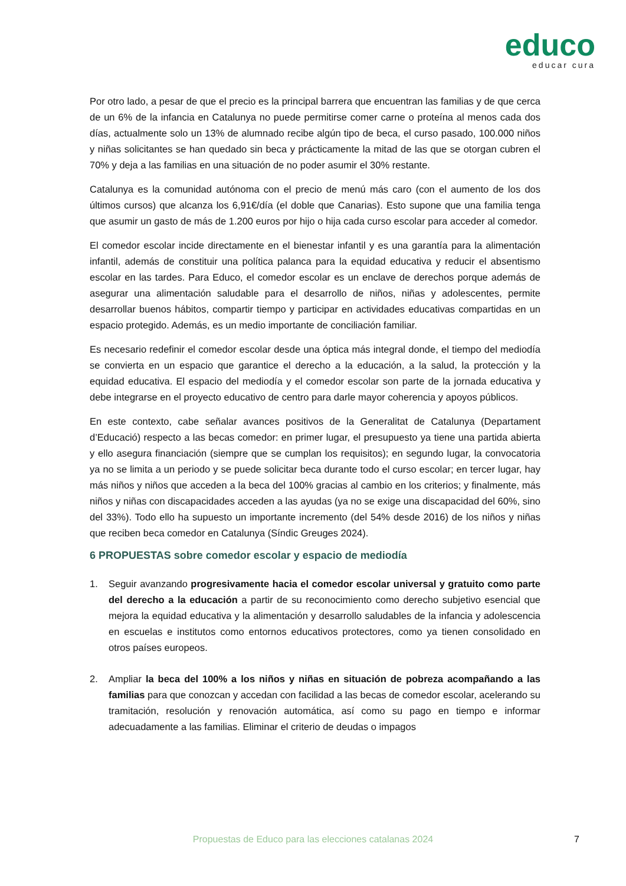educo
educar cura
Por otro lado, a pesar de que el precio es la principal barrera que encuentran las familias y de que cerca de un 6% de la infancia en Catalunya no puede permitirse comer carne o proteína al menos cada dos días, actualmente solo un 13% de alumnado recibe algún tipo de beca, el curso pasado, 100.000 niños y niñas solicitantes se han quedado sin beca y prácticamente la mitad de las que se otorgan cubren el 70% y deja a las familias en una situación de no poder asumir el 30% restante.
Catalunya es la comunidad autónoma con el precio de menú más caro (con el aumento de los dos últimos cursos) que alcanza los 6,91€/día (el doble que Canarias). Esto supone que una familia tenga que asumir un gasto de más de 1.200 euros por hijo o hija cada curso escolar para acceder al comedor.
El comedor escolar incide directamente en el bienestar infantil y es una garantía para la alimentación infantil, además de constituir una política palanca para la equidad educativa y reducir el absentismo escolar en las tardes. Para Educo, el comedor escolar es un enclave de derechos porque además de asegurar una alimentación saludable para el desarrollo de niños, niñas y adolescentes, permite desarrollar buenos hábitos, compartir tiempo y participar en actividades educativas compartidas en un espacio protegido. Además, es un medio importante de conciliación familiar.
Es necesario redefinir el comedor escolar desde una óptica más integral donde, el tiempo del mediodía se convierta en un espacio que garantice el derecho a la educación, a la salud, la protección y la equidad educativa. El espacio del mediodía y el comedor escolar son parte de la jornada educativa y debe integrarse en el proyecto educativo de centro para darle mayor coherencia y apoyos públicos.
En este contexto, cabe señalar avances positivos de la Generalitat de Catalunya (Departament d’Educació) respecto a las becas comedor: en primer lugar, el presupuesto ya tiene una partida abierta y ello asegura financiación (siempre que se cumplan los requisitos); en segundo lugar, la convocatoria ya no se limita a un periodo y se puede solicitar beca durante todo el curso escolar; en tercer lugar, hay más niños y niños que acceden a la beca del 100% gracias al cambio en los criterios; y finalmente, más niños y niñas con discapacidades acceden a las ayudas (ya no se exige una discapacidad del 60%, sino del 33%). Todo ello ha supuesto un importante incremento (del 54% desde 2016) de los niños y niñas que reciben beca comedor en Catalunya (Síndic Greuges 2024).
6 PROPUESTAS sobre comedor escolar y espacio de mediodía
1. Seguir avanzando progresivamente hacia el comedor escolar universal y gratuito como parte del derecho a la educación a partir de su reconocimiento como derecho subjetivo esencial que mejora la equidad educativa y la alimentación y desarrollo saludables de la infancia y adolescencia en escuelas e institutos como entornos educativos protectores, como ya tienen consolidado en otros países europeos.
2. Ampliar la beca del 100% a los niños y niñas en situación de pobreza acompañando a las familias para que conozcan y accedan con facilidad a las becas de comedor escolar, acelerando su tramitación, resolución y renovación automática, así como su pago en tiempo e informar adecuadamente a las familias. Eliminar el criterio de deudas o impagos
Propuestas de Educo para las elecciones catalanas 2024 7